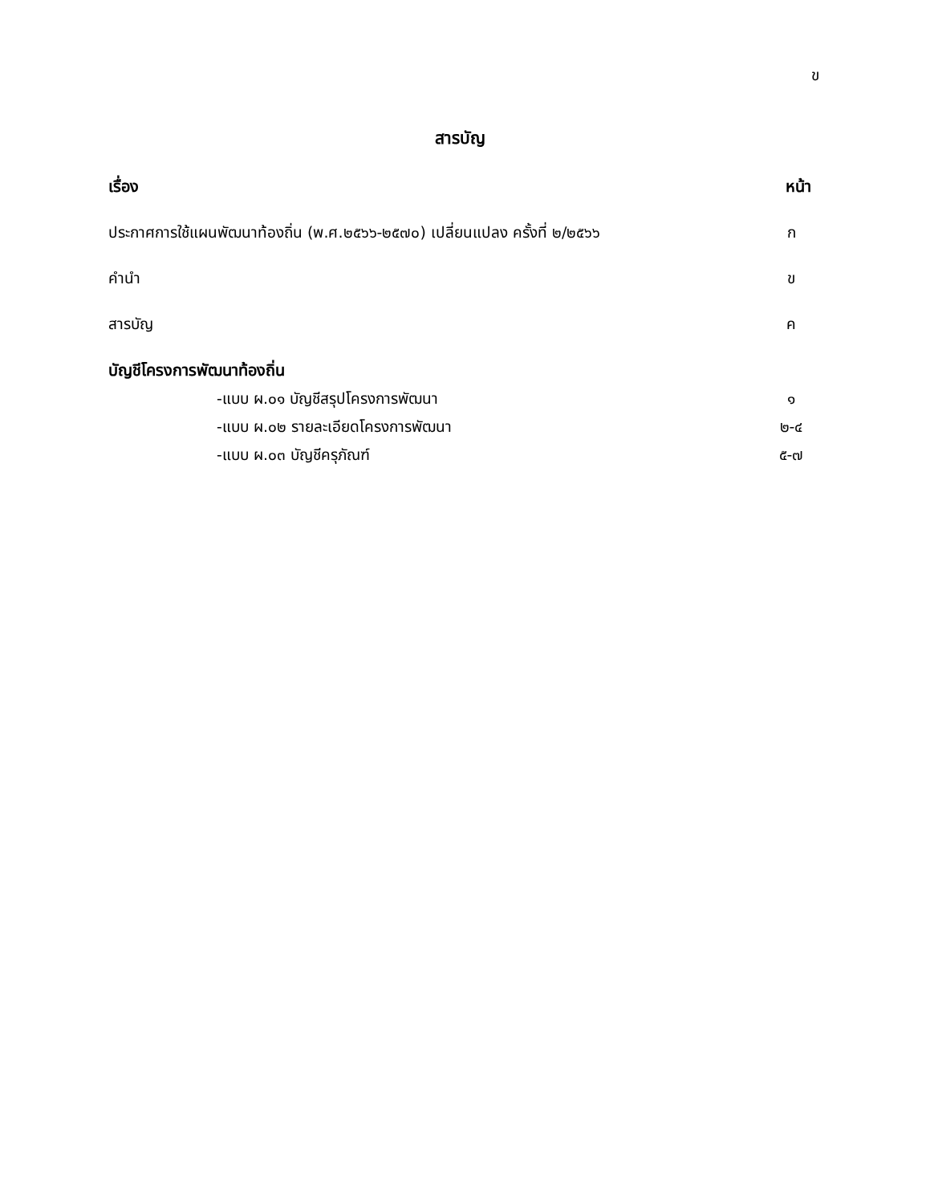ข
สารบัญ
เรื่อง หน้า
ประกาศการใช้แผนพัฒนาท้องถิ่น (พ.ศ.๒๕๖๖-๒๕๗๐) เปลี่ยนแปลง ครั้งที่ ๒/๒๕๖๖ ก
คำนำ ข
สารบัญ ค
บัญชีโครงการพัฒนาท้องถิ่น
-แบบ ผ.๐๑ บัญชีสรุปโครงการพัฒนา ๑
-แบบ ผ.๐๒ รายละเอียดโครงการพัฒนา ๒-๔
-แบบ ผ.๐๓ บัญชีครุภัณฑ์ ๕-๗